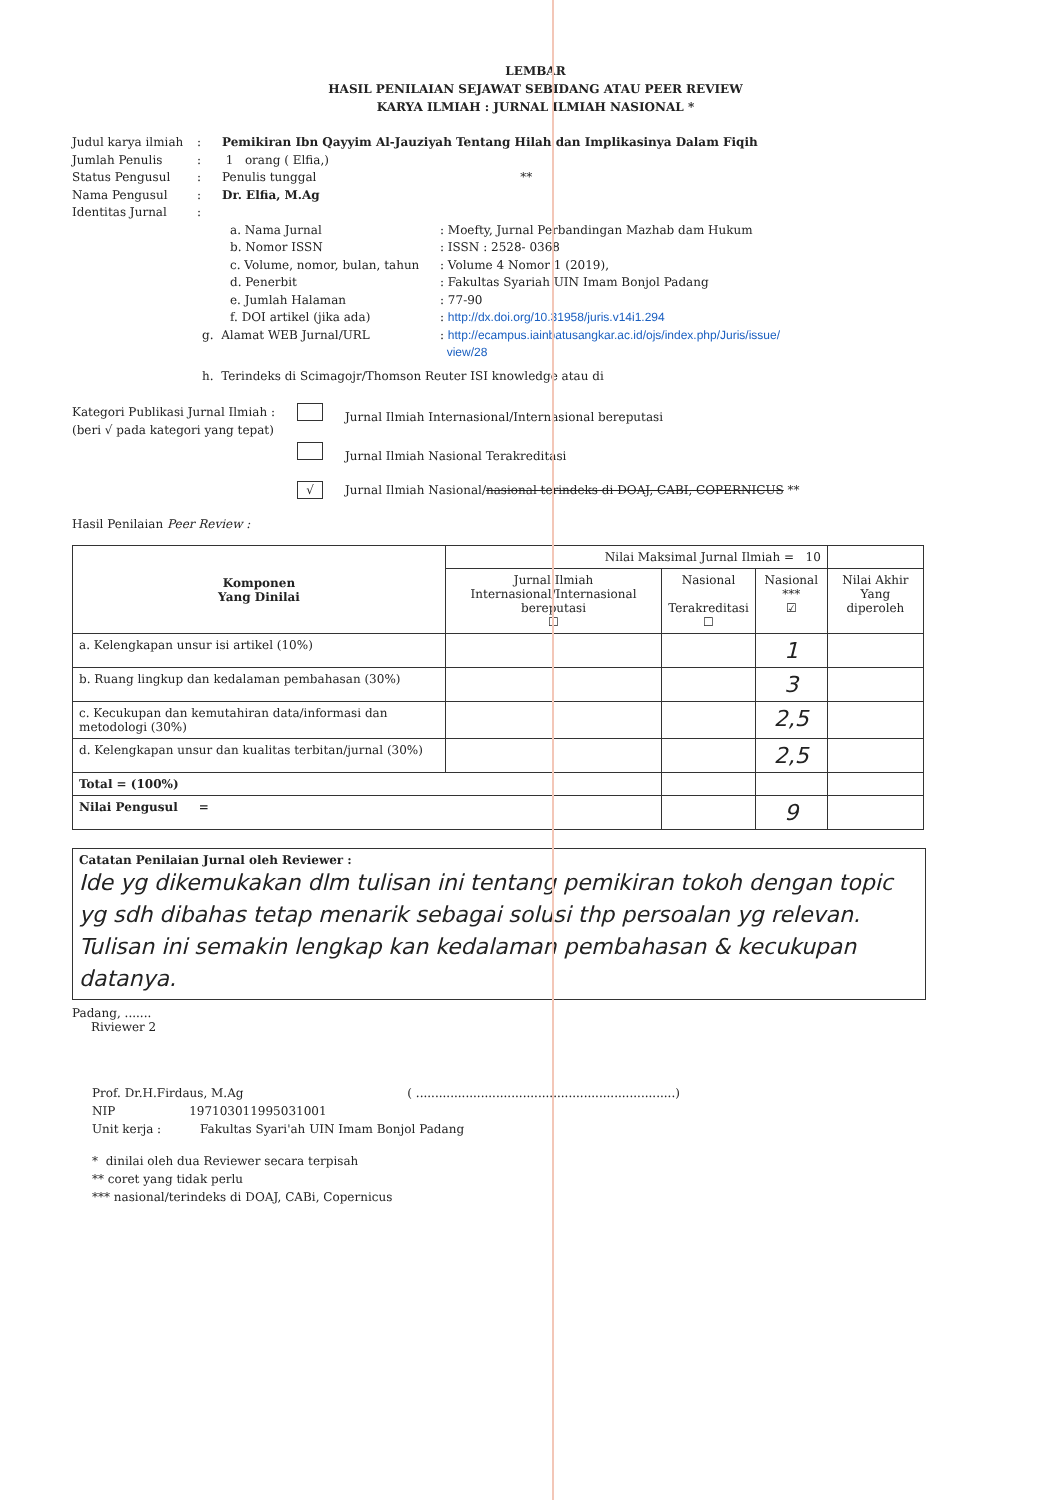LEMBAR
HASIL PENILAIAN SEJAWAT SEBIDANG ATAU PEER REVIEW
KARYA ILMIAH : JURNAL ILMIAH NASIONAL *
Judul karya ilmiah
: Pemikiran Ibn Qayyim Al-Jauziyah Tentang Hilah dan Implikasinya Dalam Fiqih
Jumlah Penulis : 1 orang ( Elfia,)
Status Pengusul : Penulis tunggal **
Nama Pengusul : Dr. Elfia, M.Ag
Identitas Jurnal :
a. Nama Jurnal : Moefty, Jurnal Perbandingan Mazhab dam Hukum
b. Nomor ISSN : ISSN : 2528- 0368
c. Volume, nomor, bulan, tahun
: Volume 4 Nomor 1 (2019),
d. Penerbit : Fakultas Syariah UIN Imam Bonjol Padang
e. Jumlah Halaman : 77-90
f. DOI artikel (jika ada) : http://dx.doi.org/10.31958/juris.v14i1.294
g. Alamat WEB Jurnal/URL : http://ecampus.iainbatusangkar.ac.id/ojs/index.php/Juris/issue/
view/28
h. Terindeks di Scimagojr/Thomson Reuter ISI knowledge atau di
Kategori Publikasi Jurnal Ilmiah :
(beri √ pada kategori yang tepat)
Jurnal Ilmiah Internasional/Internasional bereputasi
Jurnal Ilmiah Nasional Terakreditasi
√ Jurnal Ilmiah Nasional/nasional terindeks di DOAJ, CABI, COPERNICUS **
Hasil Penilaian Peer Review :
| Komponen Yang Dinilai | Nilai Maksimal Jurnal Ilmiah = 10 | | | |
| --- | --- | --- | --- | --- |
| | Jurnal Ilmiah Internasional/Internasional bereputasi ☐ | Nasional Terakreditasi ☐ | Nasional *** ☑ | Nilai Akhir Yang diperoleh |
| a. Kelengkapan unsur isi artikel (10%) | | | 1 | |
| b. Ruang lingkup dan kedalaman pembahasan (30%) | | | 3 | |
| c. Kecukupan dan kemutahiran data/informasi dan metodologi (30%) | | | 2,5 | |
| d. Kelengkapan unsur dan kualitas terbitan/jurnal (30%) | | | 2,5 | |
| Total = (100%) | | | | |
| Nilai Pengusul = | | | 9 | |
Catatan Penilaian Jurnal oleh Reviewer :
Ide yg dikemukakan dlm tulisan ini tentang pemikiran tokoh dengan topic yg sdh dibahas tetap menarik sebagai solusi thp persoalan yg relevan. Tulisan ini semakin lengkap kan kedalaman pembahasan & kecukupan datanya.
Padang, .......
Riviewer 2
Prof. Dr.H.Firdaus, M.Ag ( ....................................................................)
NIP 197103011995031001
Unit kerja : Fakultas Syari'ah UIN Imam Bonjol Padang
* dinilai oleh dua Reviewer secara terpisah
** coret yang tidak perlu
*** nasional/terindeks di DOAJ, CABi, Copernicus